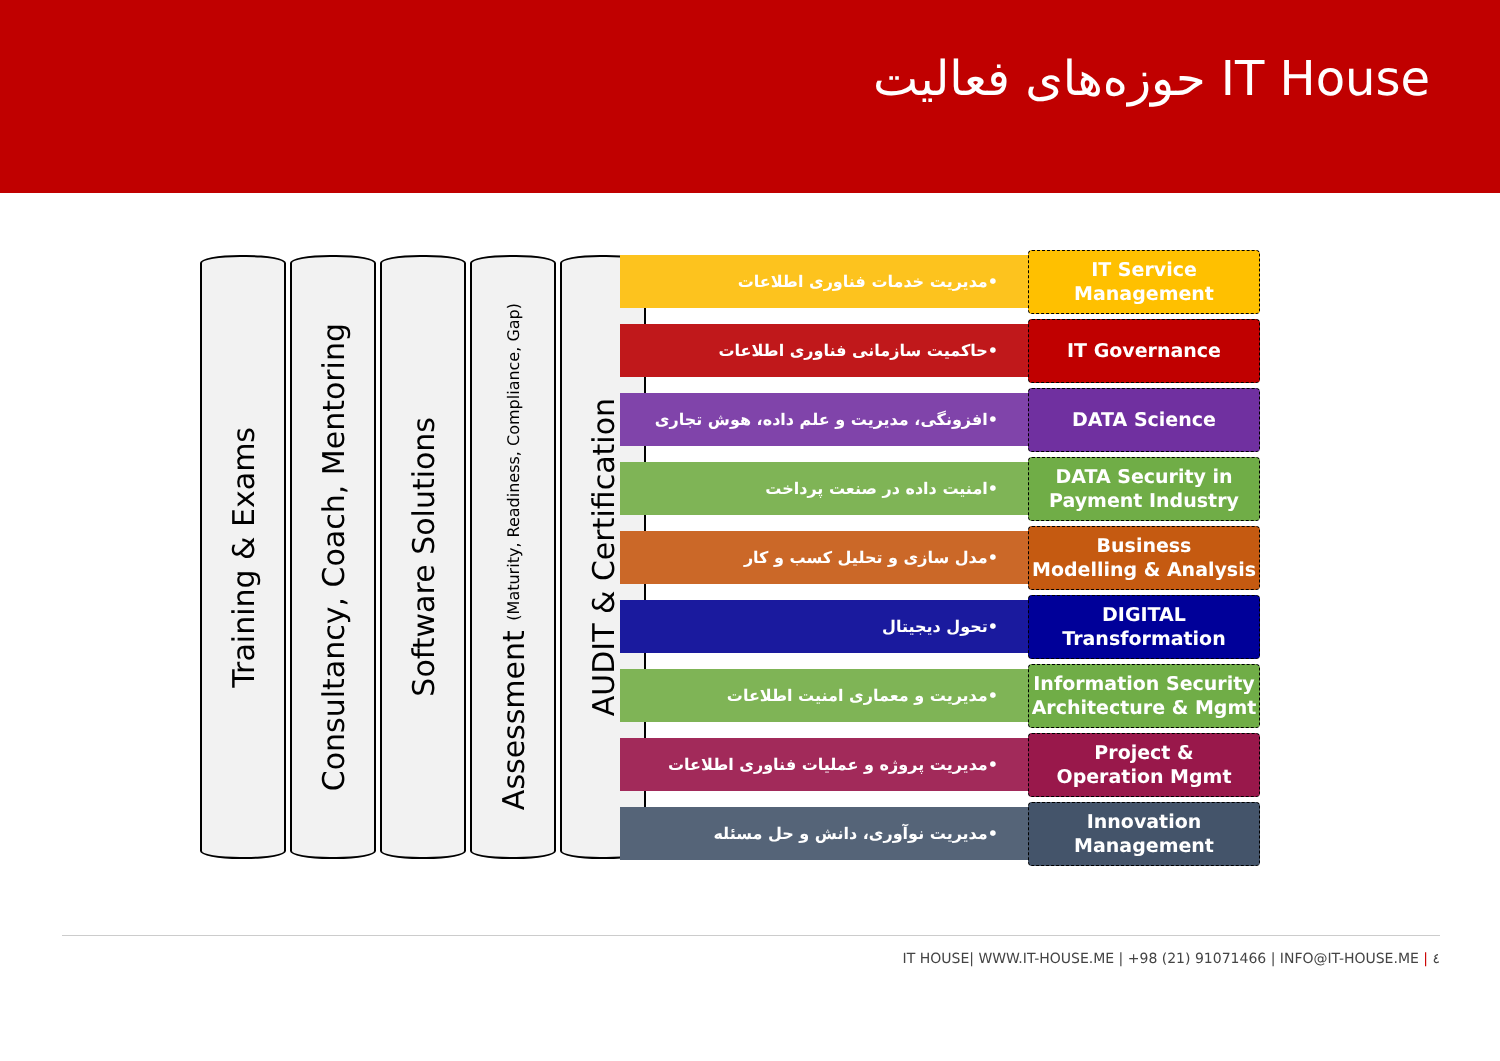حوزه‌های فعالیت IT House
Training & Exams
Consultancy, Coach, Mentoring
Software Solutions
Assessment (Maturity, Readiness, Compliance, Gap)
AUDIT & Certification
•مدیریت خدمات فناوری اطلاعات
IT Service
Management
•حاکمیت سازمانی فناوری اطلاعات
IT Governance
•افزونگی، مدیریت و علم داده، هوش تجاری
DATA Science
•امنیت داده در صنعت پرداخت
DATA Security in
Payment Industry
•مدل سازی و تحلیل کسب و کار
Business
Modelling & Analysis
•تحول دیجیتال
DIGITAL
Transformation
•مدیریت و معماری امنیت اطلاعات
Information Security
Architecture & Mgmt
•مدیریت پروژه و عملیات فناوری اطلاعات
Project &
Operation Mgmt
•مدیریت نوآوری، دانش و حل مسئله
Innovation
Management
IT HOUSE| WWW.IT-HOUSE.ME | +98 (21) 91071466 | INFO@IT-HOUSE.ME | ٤